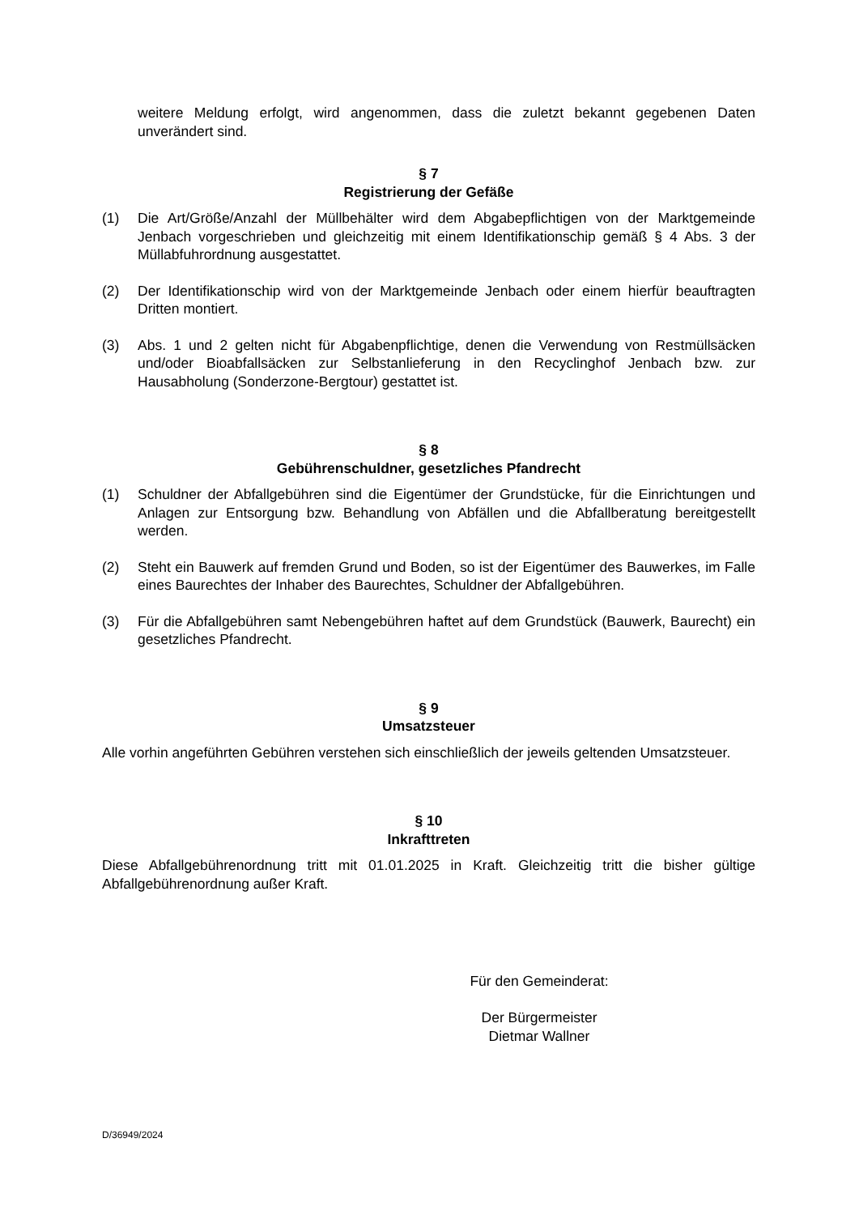weitere Meldung erfolgt, wird angenommen, dass die zuletzt bekannt gegebenen Daten unverändert sind.
§ 7
Registrierung der Gefäße
(1) Die Art/Größe/Anzahl der Müllbehälter wird dem Abgabepflichtigen von der Marktgemeinde Jenbach vorgeschrieben und gleichzeitig mit einem Identifikationschip gemäß § 4 Abs. 3 der Müllabfuhrordnung ausgestattet.
(2) Der Identifikationschip wird von der Marktgemeinde Jenbach oder einem hierfür beauftragten Dritten montiert.
(3) Abs. 1 und 2 gelten nicht für Abgabenpflichtige, denen die Verwendung von Restmüllsäcken und/oder Bioabfallsäcken zur Selbstanlieferung in den Recyclinghof Jenbach bzw. zur Hausabholung (Sonderzone-Bergtour) gestattet ist.
§ 8
Gebührenschuldner, gesetzliches Pfandrecht
(1) Schuldner der Abfallgebühren sind die Eigentümer der Grundstücke, für die Einrichtungen und Anlagen zur Entsorgung bzw. Behandlung von Abfällen und die Abfallberatung bereitgestellt werden.
(2) Steht ein Bauwerk auf fremden Grund und Boden, so ist der Eigentümer des Bauwerkes, im Falle eines Baurechtes der Inhaber des Baurechtes, Schuldner der Abfallgebühren.
(3) Für die Abfallgebühren samt Nebengebühren haftet auf dem Grundstück (Bauwerk, Baurecht) ein gesetzliches Pfandrecht.
§ 9
Umsatzsteuer
Alle vorhin angeführten Gebühren verstehen sich einschließlich der jeweils geltenden Umsatzsteuer.
§ 10
Inkrafttreten
Diese Abfallgebührenordnung tritt mit 01.01.2025 in Kraft. Gleichzeitig tritt die bisher gültige Abfallgebührenordnung außer Kraft.
Für den Gemeinderat:
Der Bürgermeister
Dietmar Wallner
D/36949/2024